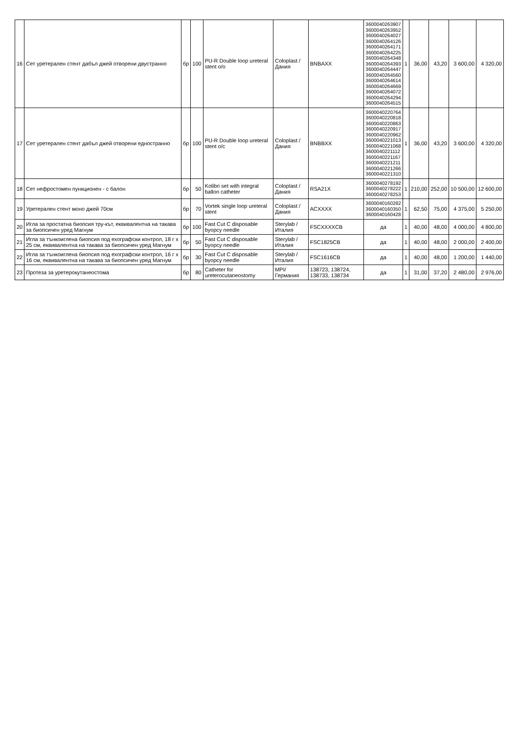| 16 | Сет уретерален стент дабъл джей отворени двустранно | бр | 100 | PU-R Double loop ureteral stent o/o | Coloplast / Дания | BNBAXX | 3600040263907 3600040263952 3600040264027 3600040264126 3600040264171 3600040264225 3600040264348 3600040264393 3600040264447 3600040264560 3600040264614 3600040264669 3600040264072 3600040264294 3600040264515 | 1 | 36,00 | 43,20 | 3 600,00 | 4 320,00 |
| 17 | Сет уретерален стент дабъл джей отворени едностранно | бр | 100 | PU-R Double loop ureteral stent o/c | Coloplast / Дания | BNBBXX | 3600040220764 3600040220818 3600040220863 3600040220917 3600040220962 3600040221013 3600040221068 3600040221112 3600040221167 3600040221211 3600040221266 3600040221310 | 1 | 36,00 | 43,20 | 3 600,00 | 4 320,00 |
| 18 | Сет нефростомен пункционен - с балон | бр | 50 | Kolibri set with integral ballon catheter | Coloplast / Дания | RSA21X | 3600040278192 3600040278222 3600040278253 | 1 | 210,00 | 252,00 | 10 500,00 | 12 600,00 |
| 19 | Уретерален стент моно джей 70см | бр | 70 | Vortek single loop ureteral stent | Coloplast / Дания | ACXXXX | 3600040160282 3600040160350 3600040160428 | 1 | 62,50 | 75,00 | 4 375,00 | 5 250,00 |
| 20 | Игла за простатна биопсия тру-кът, еквивалентна на такава за биопсичен уред Магнум | бр | 100 | Fast Cut C disposable byopcy needle | Sterylab / Италия | FSCXXXXCB | да | 1 | 40,00 | 48,00 | 4 000,00 | 4 800,00 |
| 21 | Игла за тънкоиглена биопсия под ехографски контрол, 18 г x 25 см, еквивалентна на такава за биопсичен уред Магнум | бр | 50 | Fast Cut C disposable byopcy needle | Sterylab / Италия | FSC1825CB | да | 1 | 40,00 | 48,00 | 2 000,00 | 2 400,00 |
| 22 | Игла за тънкоиглена биопсия под ехографски контрол, 16 г x 16 см, еквивалентна на такава за биопсичен уред Магнум | бр | 30 | Fast Cut C disposable byopcy needle | Sterylab / Италия | FSC1616CB | да | 1 | 40,00 | 48,00 | 1 200,00 | 1 440,00 |
| 23 | Протеза за уретерокутанеостома | бр | 80 | Catheter for ureterocutaneostomy | MPI/ Германия | 138723, 138724, 138733, 138734 | да | 1 | 31,00 | 37,20 | 2 480,00 | 2 976,00 |